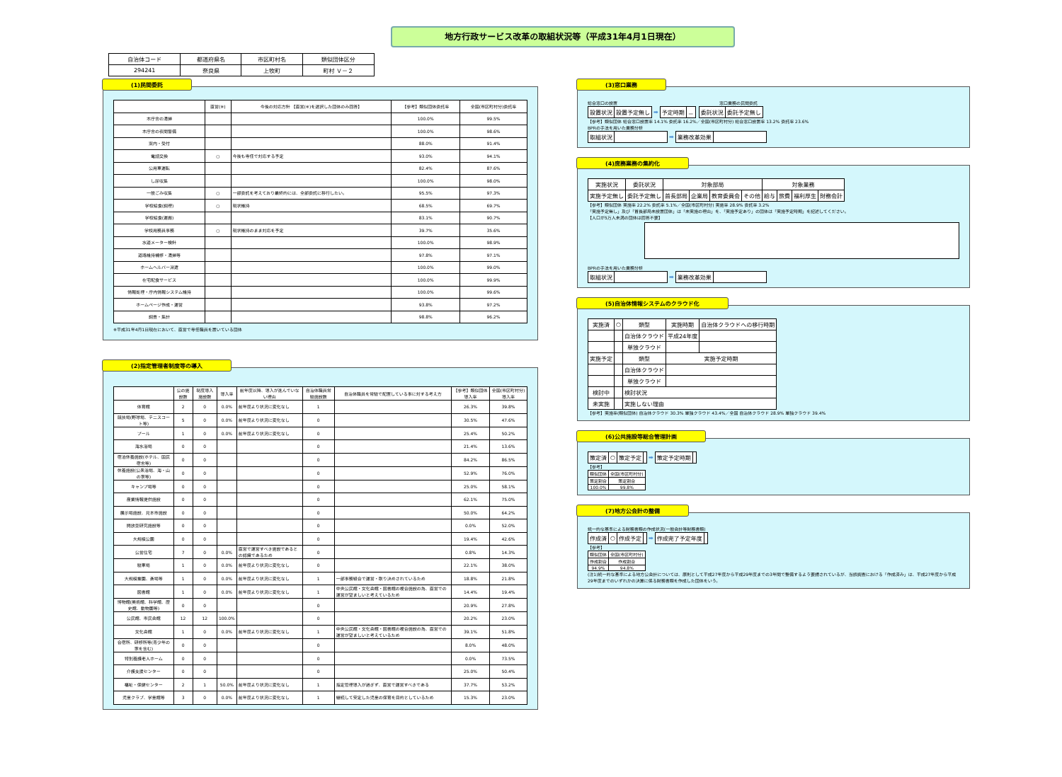地方行政サービス改革の取組状況等（平成31年4月1日現在）
| 自治体コード | 都道府県名 | 市区町村名 | 類似団体区分 |
| 294241 | 奈良県 | 上牧町 | 町村 Ｖ－２ |
(1)民間委託
| | 直営(※) | 今後の対応方針 【直営(※)を選択した団体のみ回答】 | 【参考】類似団体委託率 | 全国(市区町村分)委託率 |
| 本庁舎の清掃 | | | 100.0% | 99.5% |
| 本庁舎の夜間警備 | | | 100.0% | 98.6% |
| 案内・受付 | | | 88.0% | 91.4% |
| 電話交換 | ○ | 今後も専任で対応する予定 | 93.0% | 94.1% |
| 公用車運転 | | | 82.4% | 87.6% |
| し尿収集 | | | 100.0% | 98.0% |
| 一般ごみ収集 | ○ | 一部委託を考えており最終的には、全部委託に移行したい。 | 95.5% | 97.3% |
| 学校給食(調理) | ○ | 現状維持 | 68.5% | 69.7% |
| 学校給食(運搬) | | | 83.1% | 90.7% |
| 学校用務員事務 | ○ | 現状維持のまま対応を予定 | 39.7% | 35.6% |
| 水道メーター検針 | | | 100.0% | 98.9% |
| 道路維持補修・清掃等 | | | 97.8% | 97.1% |
| ホームヘルパー派遣 | | | 100.0% | 99.0% |
| 在宅配食サービス | | | 100.0% | 99.9% |
| 情報処理・庁内情報システム維持 | | | 100.0% | 99.6% |
| ホームページ作成・運営 | | | 93.8% | 97.2% |
| 調査・集計 | | | 98.8% | 96.2% |
※平成31年4月1日現在において、直営で専任職員を置いている団体
(2)指定管理者制度等の導入
| | 公の施設数 | 制度導入施設数 | 導入率 | 前年度以降、導入が進んでいない理由 | 自治体職員常駐施設数 | 自治体職員を常駐で配置している事に対する考え方 | 【参考】類似団体導入率 | 全国(市区町村分)導入率 |
| 体育館 | 2 | 0 | 0.0% | 前年度より状況に変化なし | 1 | | 26.3% | 39.8% |
| 競技場(野球場、テニスコート等) | 5 | 0 | 0.0% | 前年度より状況に変化なし | 0 | | 30.5% | 47.6% |
| プール | 1 | 0 | 0.0% | 前年度より状況に変化なし | 0 | | 25.4% | 50.2% |
| 海水浴場 | 0 | 0 | | | 0 | | 21.4% | 13.6% |
| 宿泊休養施設(ホテル、国民宿舎等) | 0 | 0 | | | 0 | | 84.2% | 86.5% |
| 休養施設(公衆浴場、海・山の家等) | 0 | 0 | | | 0 | | 52.9% | 76.0% |
| キャンプ場等 | 0 | 0 | | | 0 | | 25.0% | 58.1% |
| 産業情報提供施設 | 0 | 0 | | | 0 | | 62.1% | 75.0% |
| 展示場施設、見本市施設 | 0 | 0 | | | 0 | | 50.0% | 64.2% |
| 開放型研究施設等 | 0 | 0 | | | 0 | | 0.0% | 52.0% |
| 大規模公園 | 0 | 0 | | | 0 | | 19.4% | 42.6% |
| 公営住宅 | 7 | 0 | 0.0% | 直営で運営すべき施設であるとの認識であるため | 0 | | 0.8% | 14.3% |
| 駐車場 | 1 | 0 | 0.0% | 前年度より状況に変化なし | 0 | | 22.1% | 38.0% |
| 大規模霊園、斎場等 | 1 | 0 | 0.0% | 前年度より状況に変化なし | 1 | 一部事務組合で運営・取り決めされているため | 18.8% | 21.8% |
| 図書館 | 1 | 0 | 0.0% | 前年度より状況に変化なし | 1 | 中央公民館・文化会館・図書館の複合施設の為、直営での運営が望ましいと考えているため | 14.4% | 19.4% |
| 博物館(美術館、科学館、歴史館、動物園等) | 0 | 0 | | | 0 | | 20.9% | 27.8% |
| 公民館、市民会館 | 12 | 12 | 100.0% | | 0 | | 20.2% | 23.0% |
| 文化会館 | 1 | 0 | 0.0% | 前年度より状況に変化なし | 1 | 中央公民館・文化会館・図書館の複合施設の為、直営での運営が望ましいと考えているため | 39.1% | 51.8% |
| 合宿所、研修所等(青少年の家を含む) | 0 | 0 | | | 0 | | 8.0% | 48.0% |
| 特別養護老人ホーム | 0 | 0 | | | 0 | | 0.0% | 73.5% |
| 介護支援センター | 0 | 0 | | | 0 | | 25.0% | 50.4% |
| 福祉・保健センター | 2 | 1 | 50.0% | 前年度より状況に変化なし | 1 | 指定管理導入が過ぎず、直営で運営すべきである | 37.7% | 53.2% |
| 児童クラブ、学童館等 | 3 | 0 | 0.0% | 前年度より状況に変化なし | 1 | 継続して安定した児童の保育を目的としているため | 15.3% | 23.0% |
(3)窓口業務
総合窓口の設置　　　　　　　　　　　　　　　　　　　　　　　　窓口業務の民間委託
| 設置状況 | 設置予定無し | ➡ | 予定時期 | － | | 委託状況 | 委託予定無し |
【参考】類似団体 総合窓口設置率 14.1% 委託率 16.2%／全国(市区町村分) 総合窓口設置率 13.2% 委託率 23.6%
BPRの手法を用いた業務分析
| 取組状況 | | ➡ | 業務改革効果 | |
(4)庶務業務の集約化
| 実施状況 | 委託状況 | 対象部局 | | | | 対象業務 | | | |
| 実施予定無し | 委託予定無し | 首長部局 | 企業局 | 教育委員会 | その他 | 給与 | 旅費 | 福利厚生 | 財務会計 |
【参考】類似団体 実施率 22.2% 委託率 5.1%／全国(市区町村分) 実施率 28.9% 委託率 3.2%
「実施予定無し」及び「首長部局未設置団体」は「未実施の理由」を、「実施予定あり」の団体は「実施予定時期」を記述してください。
【人口が5万人未満の団体は回答不要】
BPRの手法を用いた業務分析
| 取組状況 | | ➡ | 業務改革効果 | |
(5)自治体情報システムのクラウド化
| 実施済 | ○ | 類型 | 実施時期 | 自治体クラウドへの移行時期 |
| | | 自治体クラウド | 平成24年度 | |
| | | 単独クラウド | | |
| 実施予定 | | 類型 | 実施予定時期 | |
| | | 自治体クラウド | | |
| | | 単独クラウド | | |
| 検討中 | | 検討状況 | | |
| 未実施 | | 実施しない理由 | | |
【参考】実施率(類似団体) 自治体クラウド 30.3% 単独クラウド 43.4%／全国 自治体クラウド 28.9% 単独クラウド 39.4%
(6)公共施設等総合管理計画
| 策定済 | ○ | 策定予定 | | ➡ | 策定予定時期 | |
【参考】
| 類似団体 | 全国(市区町村分) |
| 策定割合 | 策定割合 |
| 100.0% | 99.8% |
(7)地方公会計の整備
統一的な基準による財務書類の作成状況(一般会計等財務書類)
| 作成済 | ○ | 作成予定 | | ➡ | 作成完了予定年度 | |
【参考】
| 類似団体 | 全国(市区町村分) |
| 作成割合 | 作成割合 |
| 94.9% | 94.8% |
(注1)統一的な基準による地方公会計については、原則として平成27年度から平成29年度までの3年間で整備するよう要請されているが、当該調査における「作成済み」は、平成27年度から平成29年度までのいずれかの決算に係る財務書類を作成した団体をいう。